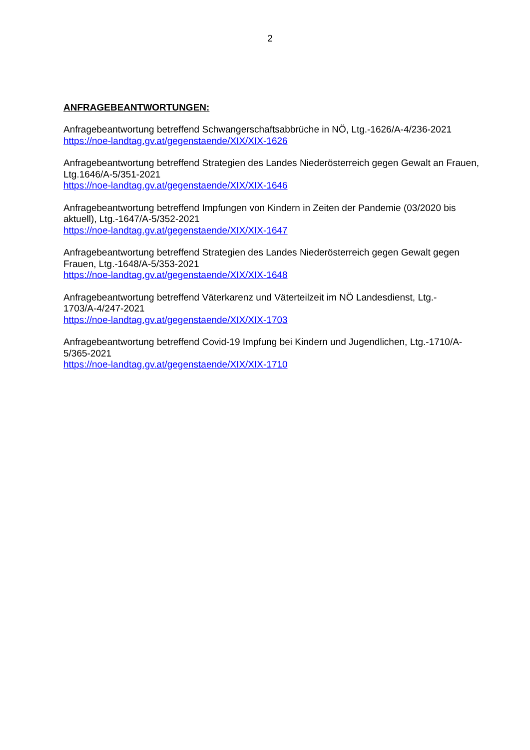2
ANFRAGEBEANTWORTUNGEN:
Anfragebeantwortung betreffend Schwangerschaftsabbrüche in NÖ, Ltg.-1626/A-4/236-2021
https://noe-landtag.gv.at/gegenstaende/XIX/XIX-1626
Anfragebeantwortung betreffend Strategien des Landes Niederösterreich gegen Gewalt an Frauen, Ltg.1646/A-5/351-2021
https://noe-landtag.gv.at/gegenstaende/XIX/XIX-1646
Anfragebeantwortung betreffend Impfungen von Kindern in Zeiten der Pandemie (03/2020 bis aktuell), Ltg.-1647/A-5/352-2021
https://noe-landtag.gv.at/gegenstaende/XIX/XIX-1647
Anfragebeantwortung betreffend Strategien des Landes Niederösterreich gegen Gewalt gegen Frauen, Ltg.-1648/A-5/353-2021
https://noe-landtag.gv.at/gegenstaende/XIX/XIX-1648
Anfragebeantwortung betreffend Väterkarenz und Väterteilzeit im NÖ Landesdienst, Ltg.-
1703/A-4/247-2021
https://noe-landtag.gv.at/gegenstaende/XIX/XIX-1703
Anfragebeantwortung betreffend Covid-19 Impfung bei Kindern und Jugendlichen, Ltg.-1710/A-
5/365-2021
https://noe-landtag.gv.at/gegenstaende/XIX/XIX-1710